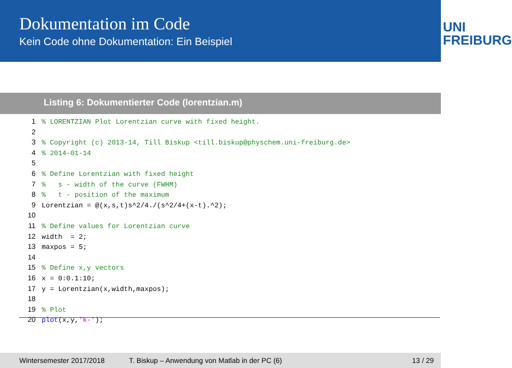Dokumentation im Code
Kein Code ohne Dokumentation: Ein Beispiel
UNI FREIBURG
Listing 6: Dokumentierter Code (lorentzian.m)
1% LORENTZIAN Plot Lorentzian curve with fixed height.
2
3% Copyright (c) 2013-14, Till Biskup <till.biskup@physchem.uni-freiburg.de>
4% 2014-01-14
5
6% Define Lorentzian with fixed height
7% s - width of the curve (FWHM)
8% t - position of the maximum
9 Lorentzian = @(x,s,t)s^2/4./(s^2/4+(x-t).^2);
10
11% Define values for Lorentzian curve
12 width = 2;
13 maxpos = 5;
14
15% Define x,y vectors
16 x = 0:0.1:10;
17 y = Lorentzian(x,width,maxpos);
18
19% Plot
20 plot(x,y,'k-');
Wintersemester 2017/2018 T. Biskup – Anwendung von Matlab in der PC (6) 13 / 29